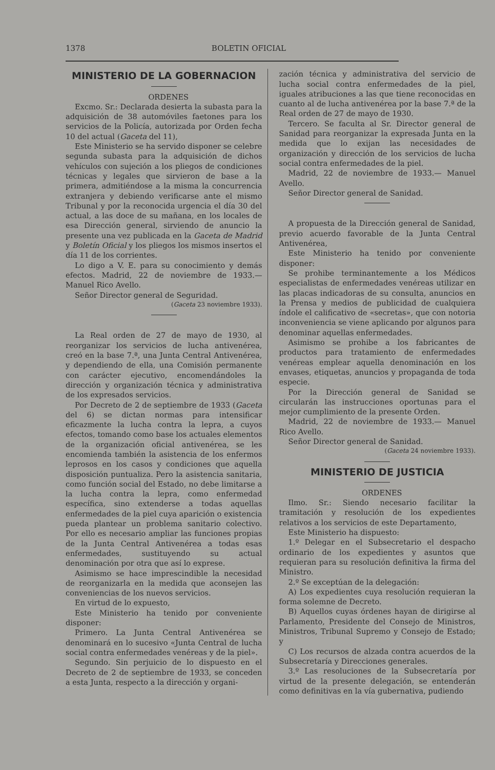1378 BOLETIN OFICIAL
MINISTERIO DE LA GOBERNACION
ORDENES
Excmo. Sr.: Declarada desierta la subasta para la adquisición de 38 automóviles faetones para los servicios de la Policía, autorizada por Orden fecha 10 del actual (Gaceta del 11),
Este Ministerio se ha servido disponer se celebre segunda subasta para la adquisición de dichos vehículos con sujeción a los pliegos de condiciones técnicas y legales que sirvieron de base a la primera, admitiéndose a la misma la concurrencia extranjera y debiendo verificarse ante el mismo Tribunal y por la reconocida urgencia el día 30 del actual, a las doce de su mañana, en los locales de esa Dirección general, sirviendo de anuncio la presente una vez publicada en la Gaceta de Madrid y Boletín Oficial y los pliegos los mismos insertos el día 11 de los corrientes.
Lo digo a V. E. para su conocimiento y demás efectos. Madrid, 22 de noviembre de 1933.—Manuel Rico Avello.
Señor Director general de Seguridad.
(Gaceta 23 noviembre 1933).
La Real orden de 27 de mayo de 1930, al reorganizar los servicios de lucha antivenérea, creó en la base 7.ª, una Junta Central Antivenérea, y dependiendo de ella, una Comisión permanente con carácter ejecutivo, encomendándoles la dirección y organización técnica y administrativa de los expresados servicios.
Por Decreto de 2 de septiembre de 1933 (Gaceta del 6) se dictan normas para intensificar eficazmente la lucha contra la lepra, a cuyos efectos, tomando como base los actuales elementos de la organización oficial antivenérea, se les encomienda también la asistencia de los enfermos leprosos en los casos y condiciones que aquella disposición puntualiza. Pero la asistencia sanitaria, como función social del Estado, no debe limitarse a la lucha contra la lepra, como enfermedad específica, sino extenderse a todas aquellas enfermedades de la piel cuya aparición o existencia pueda plantear un problema sanitario colectivo. Por ello es necesario ampliar las funciones propias de la Junta Central Antivenérea a todas esas enfermedades, sustituyendo su actual denominación por otra que así lo exprese.
Asimismo se hace imprescindible la necesidad de reorganizarla en la medida que aconsejen las conveniencias de los nuevos servicios.
En virtud de lo expuesto,
Este Ministerio ha tenido por conveniente disponer:
Primero. La Junta Central Antivenérea se denominará en lo sucesivo «Junta Central de lucha social contra enfermedades venéreas y de la piel».
Segundo. Sin perjuicio de lo dispuesto en el Decreto de 2 de septiembre de 1933, se conceden a esta Junta, respecto a la dirección y organi-
zación técnica y administrativa del servicio de lucha social contra enfermedades de la piel, iguales atribuciones a las que tiene reconocidas en cuanto al de lucha antivenérea por la base 7.ª de la Real orden de 27 de mayo de 1930.
Tercero. Se faculta al Sr. Director general de Sanidad para reorganizar la expresada Junta en la medida que lo exijan las necesidades de organización y dirección de los servicios de lucha social contra enfermedades de la piel.
Madrid, 22 de noviembre de 1933.— Manuel Avello.
Señor Director general de Sanidad.
A propuesta de la Dirección general de Sanidad, previo acuerdo favorable de la Junta Central Antivenérea,
Este Ministerio ha tenido por conveniente disponer:
Se prohibe terminantemente a los Médicos especialistas de enfermedades venéreas utilizar en las placas indicadoras de su consulta, anuncios en la Prensa y medios de publicidad de cualquiera índole el calificativo de «secretas», que con notoria inconveniencia se viene aplicando por algunos para denominar aquellas enfermedades.
Asimismo se prohibe a los fabricantes de productos para tratamiento de enfermedades venéreas emplear aquella denominación en los envases, etiquetas, anuncios y propaganda de toda especie.
Por la Dirección general de Sanidad se circularán las instrucciones oportunas para el mejor cumplimiento de la presente Orden.
Madrid, 22 de noviembre de 1933.— Manuel Rico Avello.
Señor Director general de Sanidad.
(Gaceta 24 noviembre 1933).
MINISTERIO DE JUSTICIA
ORDENES
Ilmo. Sr.: Siendo necesario facilitar la tramitación y resolución de los expedientes relativos a los servicios de este Departamento,
Este Ministerio ha dispuesto:
1.º Delegar en el Subsecretario el despacho ordinario de los expedientes y asuntos que requieran para su resolución definitiva la firma del Ministro.
2.º Se exceptúan de la delegación:
A) Los expedientes cuya resolución requieran la forma solemne de Decreto.
B) Aquellos cuyas órdenes hayan de dirigirse al Parlamento, Presidente del Consejo de Ministros, Ministros, Tribunal Supremo y Consejo de Estado; y
C) Los recursos de alzada contra acuerdos de la Subsecretaría y Direcciones generales.
3.º Las resoluciones de la Subsecretaría por virtud de la presente delegación, se entenderán como definitivas en la vía gubernativa, pudiendo